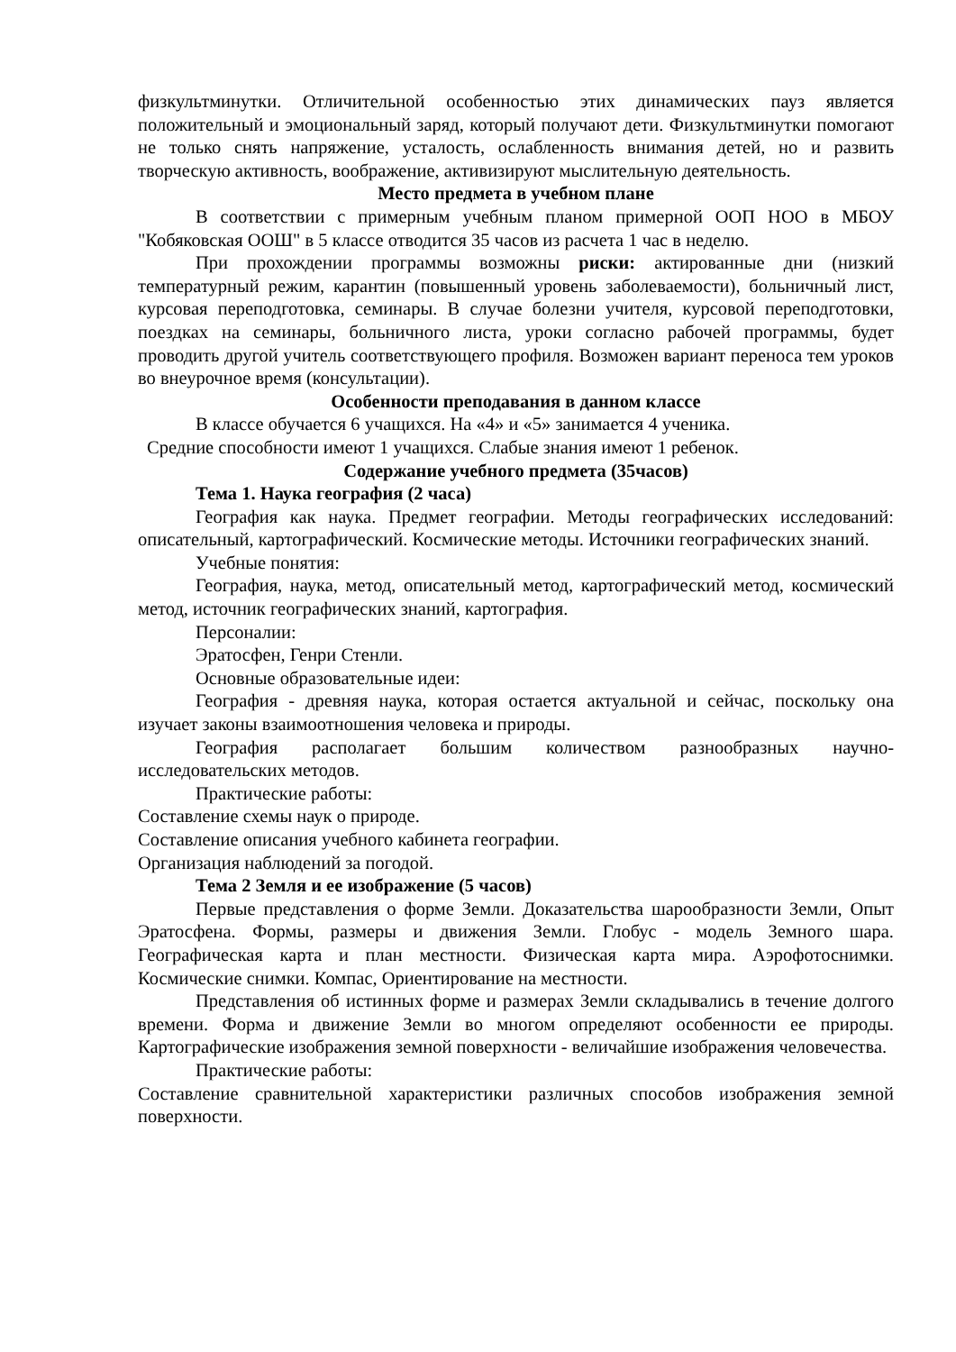физкультминутки. Отличительной особенностью этих динамических пауз является положительный и эмоциональный заряд, который получают дети. Физкультминутки помогают не только снять напряжение, усталость, ослабленность внимания детей, но и развить творческую активность, воображение, активизируют мыслительную деятельность.
Место предмета в учебном плане
В соответствии с примерным учебным планом примерной ООП НОО в МБОУ "Кобяковская ООШ" в 5 классе отводится 35 часов из расчета 1 час в неделю.
При прохождении программы возможны риски: актированные дни (низкий температурный режим, карантин (повышенный уровень заболеваемости), больничный лист, курсовая переподготовка, семинары. В случае болезни учителя, курсовой переподготовки, поездках на семинары, больничного листа, уроки согласно рабочей программы, будет проводить другой учитель соответствующего профиля. Возможен вариант переноса тем уроков во внеурочное время (консультации).
Особенности преподавания в данном классе
В классе обучается 6 учащихся. На «4» и «5» занимается 4 ученика.
Средние способности имеют 1 учащихся. Слабые знания имеют 1 ребенок.
Содержание учебного предмета (35часов)
Тема 1. Наука география (2 часа)
География как наука. Предмет географии. Методы географических исследований: описательный, картографический. Космические методы. Источники географических знаний.
Учебные понятия:
География, наука, метод, описательный метод, картографический метод, космический метод, источник географических знаний, картография.
Персоналии:
Эратосфен, Генри Стенли.
Основные образовательные идеи:
География - древняя наука, которая остается актуальной и сейчас, поскольку она изучает законы взаимоотношения человека и природы.
География располагает большим количеством разнообразных научно- исследовательских методов.
Практические работы:
Составление схемы наук о природе.
Составление описания учебного кабинета географии.
Организация наблюдений за погодой.
Тема 2 Земля и ее изображение (5 часов)
Первые представления о форме Земли. Доказательства шарообразности Земли, Опыт Эратосфена. Формы, размеры и движения Земли. Глобус - модель Земного шара. Географическая карта и план местности. Физическая карта мира. Аэрофотоснимки. Космические снимки. Компас, Ориентирование на местности.
Представления об истинных форме и размерах Земли складывались в течение долгого времени. Форма и движение Земли во многом определяют особенности ее природы. Картографические изображения земной поверхности - величайшие изображения человечества.
Практические работы:
Составление сравнительной характеристики различных способов изображения земной поверхности.